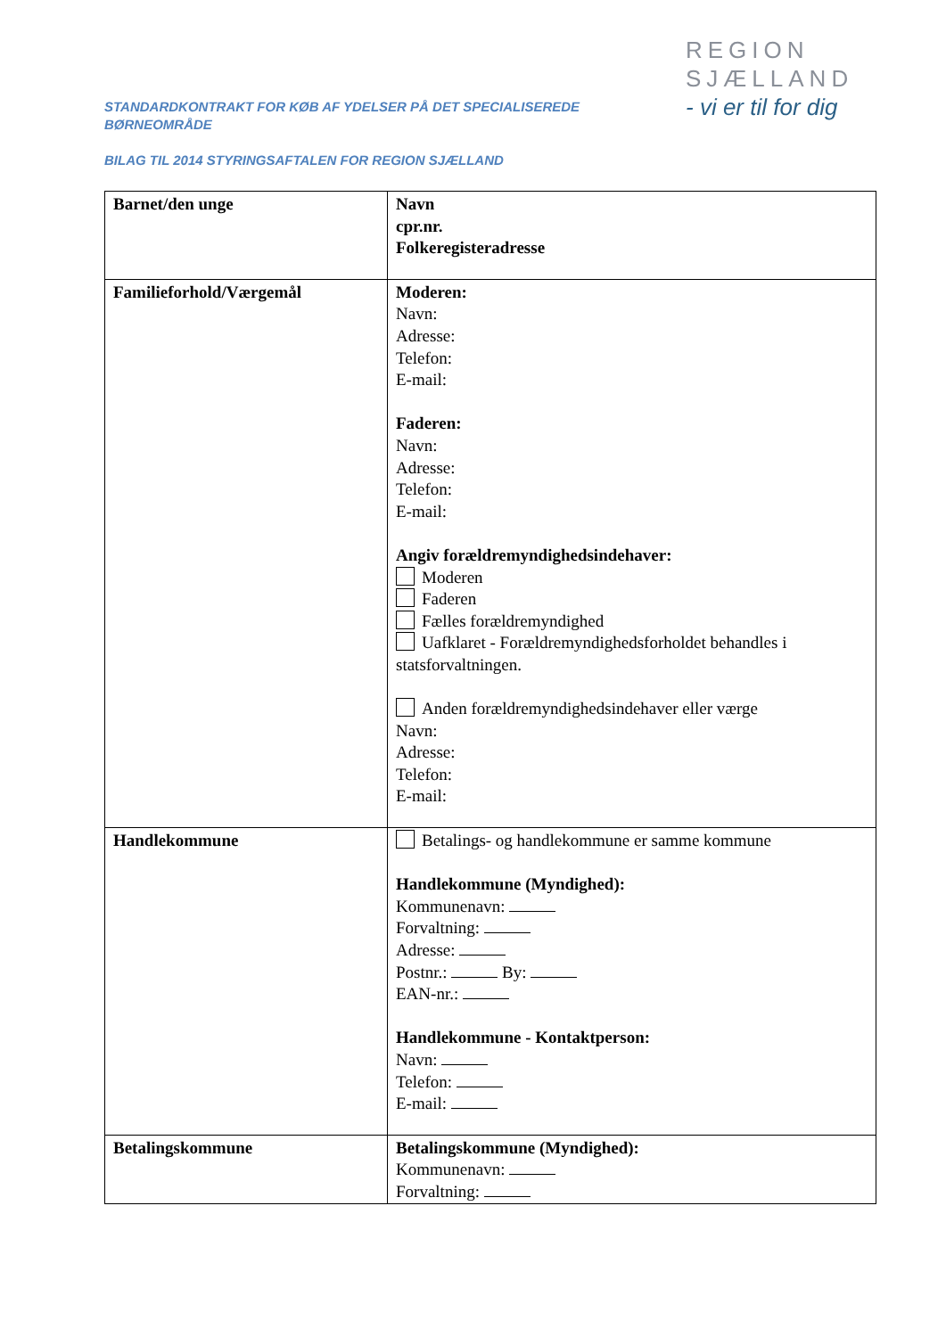STANDARDKONTRAKT FOR KØB AF YDELSER PÅ DET SPECIALISEREDE
BØRNEOMRÅDE
BILAG TIL 2014 STYRINGSAFTALEN FOR REGION SJÆLLAND
REGION
SJÆLLAND
- vi er til for dig
| Barnet/den unge | Navn cpr.nr. Folkeregisteradresse |
| Familieforhold/Værgemål | Moderen: Navn: Adresse: Telefon: E-mail: Faderen: Navn: Adresse: Telefon: E-mail: Angiv forældremyndighedsindehaver: Moderen Faderen Fælles forældremyndighed Uafklaret - Forældremyndighedsforholdet behandles i statsforvaltningen. Anden forældremyndighedsindehaver eller værge Navn: Adresse: Telefon: E-mail: |
| Handlekommune | Betalings- og handlekommune er samme kommune Handlekommune (Myndighed): Kommunenavn: Forvaltning: Adresse: Postnr.: By: EAN-nr.: Handlekommune - Kontaktperson: Navn: Telefon: E-mail: |
| Betalingskommune | Betalingskommune (Myndighed): Kommunenavn: Forvaltning: |